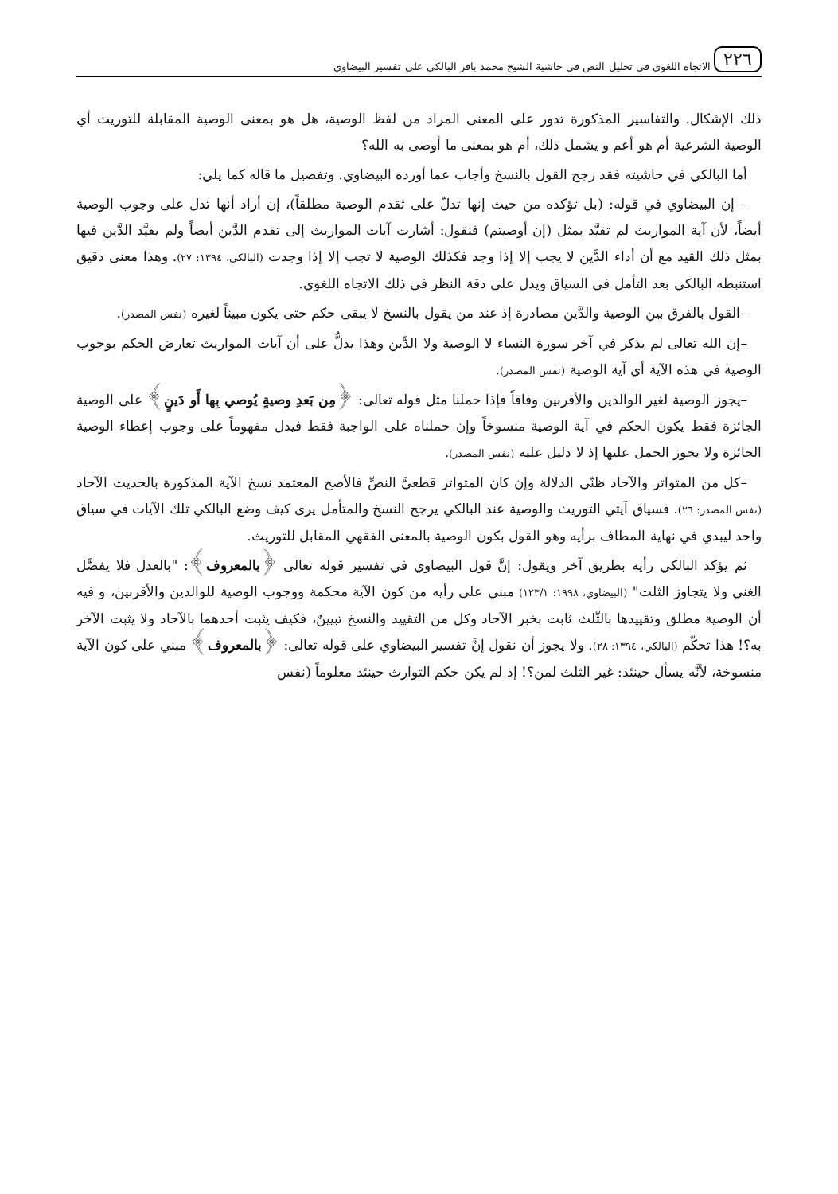٢٢٦ الاتجاه اللغوي في تحليل النص في حاشية الشيخ محمد باقر البالكي على تفسير البيضاوي
ذلك الإشكال. والتفاسير المذكورة تدور على المعنى المراد من لفظ الوصية، هل هو بمعنى الوصية المقابلة للتوريث أي الوصية الشرعية أم هو أعم و يشمل ذلك، أم هو بمعنى ما أوصى به الله؟
أما البالكي في حاشيته فقد رجح القول بالنسخ وأجاب عما أورده البيضاوي. وتفصيل ما قاله كما يلي:
– إن البيضاوي في قوله: (بل تؤكده من حيث إنها تدلّ على تقدم الوصية مطلقاً)، إن أراد أنها تدل على وجوب الوصية أيضاً، لأن آية المواريث لم تقيَّد بمثل (إن أوصيتم) فنقول: أشارت آيات المواريث إلى تقدم الدَّين أيضاً ولم يقيَّد الدَّين فيها بمثل ذلك القيد مع أن أداء الدَّين لا يجب إلا إذا وجد فكذلك الوصية لا تجب إلا إذا وجدت (البالكي، ١٣٩٤: ٢٧). وهذا معنى دقيق استنبطه البالكي بعد التأمل في السياق ويدل على دقة النظر في ذلك الاتجاه اللغوي.
–القول بالفرق بين الوصية والدَّين مصادرة إذ عند من يقول بالنسخ لا يبقى حكم حتى يكون مبيناً لغيره (نفس المصدر).
–إن الله تعالى لم يذكر في آخر سورة النساء لا الوصية ولا الدَّين وهذا يدلُّ على أن آيات المواريث تعارض الحكم بوجوب الوصية في هذه الآية أي آية الوصية (نفس المصدر).
–يجوز الوصية لغير الوالدين والأقربين وفاقاً فإذا حملنا مثل قوله تعالى: ﴿مِن بَعدِ وصيةٍ يُوصي بِها أَو دَينٍ﴾ على الوصية الجائزة فقط يكون الحكم في آية الوصية منسوخاً وإن حملناه على الواجبة فقط فيدل مفهوماً على وجوب إعطاء الوصية الجائزة ولا يجوز الحمل عليها إذ لا دليل عليه (نفس المصدر).
–كل من المتواتر والآحاد ظنّي الدلالة وإن كان المتواتر قطعيَّ النصِّ فالأصح المعتمد نسخ الآية المذكورة بالحديث الآحاد (نفس المصدر: ٢٦). فسياق آيتي التوريث والوصية عند البالكي يرجح النسخ والمتأمل يرى كيف وضع البالكي تلك الآيات في سياق واحد ليبدي في نهاية المطاف برأيه وهو القول بكون الوصية بالمعنى الفقهي المقابل للتوريث.
ثم يؤكد البالكي رأيه بطريق آخر ويقول: إنَّ قول البيضاوي في تفسير قوله تعالى ﴿بالمعروف﴾: "بالعدل فلا يفضَّل الغني ولا يتجاوز الثلث" (البيضاوي، ١٩٩٨: ١٢٣/١) مبني على رأيه من كون الآية محكمة ووجوب الوصية للوالدين والأقربين، و فيه أن الوصية مطلق وتقييدها بالثّلث ثابت بخبر الآحاد وكل من التقييد والنسخ تبيينٌ، فكيف يثبت أحدهما بالآحاد ولا يثبت الآخر به؟! هذا تحكّم (البالكي، ١٣٩٤: ٢٨). ولا يجوز أن نقول إنَّ تفسير البيضاوي على قوله تعالى: ﴿بالمعروف﴾ مبني على كون الآية منسوخة، لأنَّه يسأل حينئذ: غير الثلث لمن؟! إذ لم يكن حكم التوارث حينئذ معلوماً (نفس